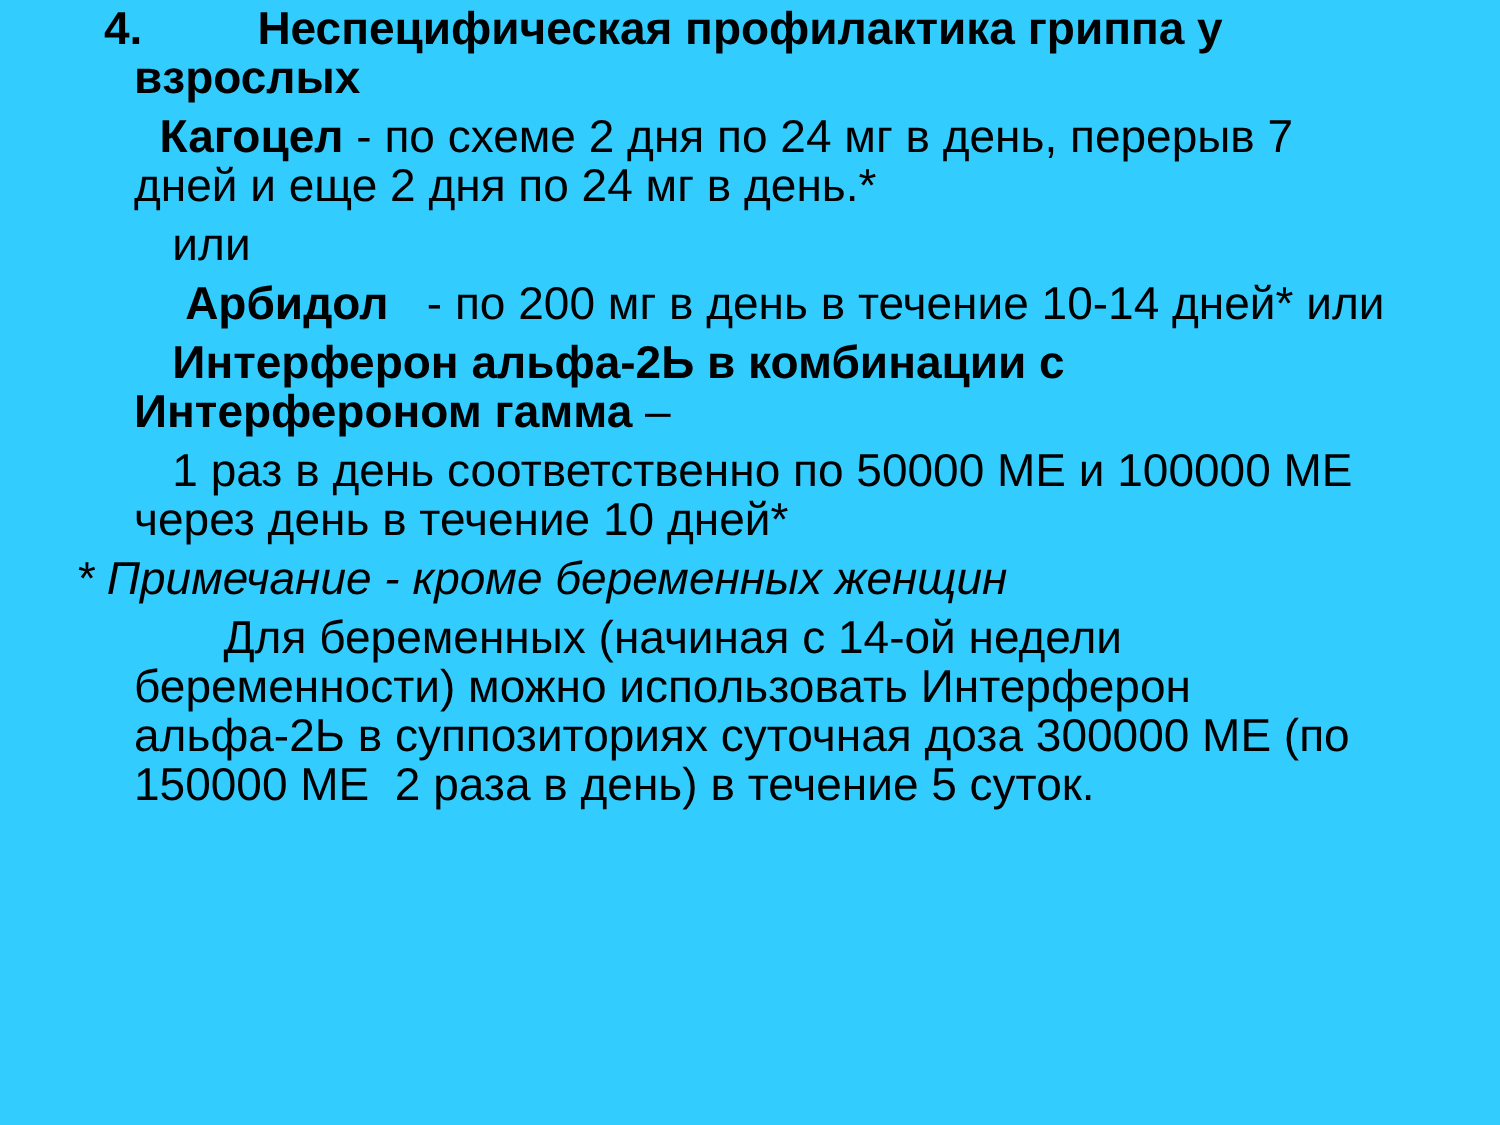4. Неспецифическая профилактика гриппа у
взрослых
Кагоцел - по схеме 2 дня по 24 мг в день, перерыв 7 дней и еще 2 дня по 24 мг в день.*
или
Арбидол - по 200 мг в день в течение 10-14 дней* или
Интерферон альфа-2Ь в комбинации с Интерфероном гамма –
1 раз в день соответственно по 50000 МЕ и 100000 МЕ через день в течение 10 дней*
* Примечание - кроме беременных женщин
Для беременных (начиная с 14-ой недели беременности) можно использовать Интерферон альфа-2Ь в суппозиториях суточная доза 300000 МЕ (по 150000 МЕ 2 раза в день) в течение 5 суток.